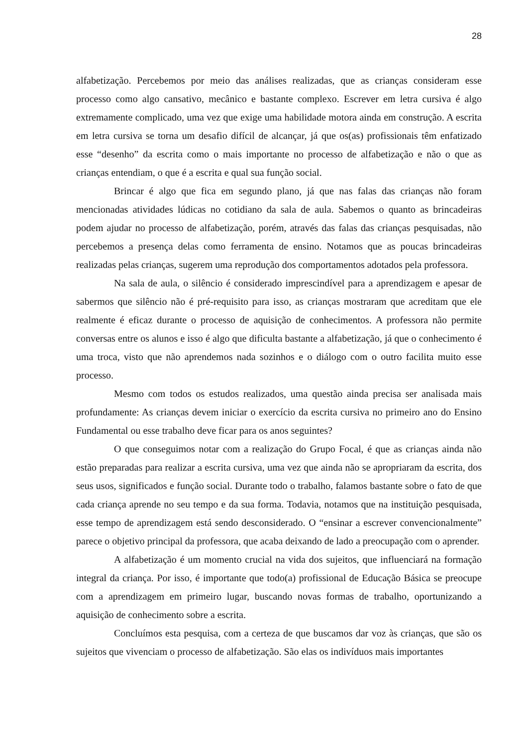28
alfabetização. Percebemos por meio das análises realizadas, que as crianças consideram esse processo como algo cansativo, mecânico e bastante complexo. Escrever em letra cursiva é algo extremamente complicado, uma vez que exige uma habilidade motora ainda em construção. A escrita em letra cursiva se torna um desafio difícil de alcançar, já que os(as) profissionais têm enfatizado esse “desenho” da escrita como o mais importante no processo de alfabetização e não o que as crianças entendiam, o que é a escrita e qual sua função social.
Brincar é algo que fica em segundo plano, já que nas falas das crianças não foram mencionadas atividades lúdicas no cotidiano da sala de aula. Sabemos o quanto as brincadeiras podem ajudar no processo de alfabetização, porém, através das falas das crianças pesquisadas, não percebemos a presença delas como ferramenta de ensino. Notamos que as poucas brincadeiras realizadas pelas crianças, sugerem uma reprodução dos comportamentos adotados pela professora.
Na sala de aula, o silêncio é considerado imprescindível para a aprendizagem e apesar de sabermos que silêncio não é pré-requisito para isso, as crianças mostraram que acreditam que ele realmente é eficaz durante o processo de aquisição de conhecimentos. A professora não permite conversas entre os alunos e isso é algo que dificulta bastante a alfabetização, já que o conhecimento é uma troca, visto que não aprendemos nada sozinhos e o diálogo com o outro facilita muito esse processo.
Mesmo com todos os estudos realizados, uma questão ainda precisa ser analisada mais profundamente: As crianças devem iniciar o exercício da escrita cursiva no primeiro ano do Ensino Fundamental ou esse trabalho deve ficar para os anos seguintes?
O que conseguimos notar com a realização do Grupo Focal, é que as crianças ainda não estão preparadas para realizar a escrita cursiva, uma vez que ainda não se apropriaram da escrita, dos seus usos, significados e função social. Durante todo o trabalho, falamos bastante sobre o fato de que cada criança aprende no seu tempo e da sua forma. Todavia, notamos que na instituição pesquisada, esse tempo de aprendizagem está sendo desconsiderado. O “ensinar a escrever convencionalmente” parece o objetivo principal da professora, que acaba deixando de lado a preocupação com o aprender.
A alfabetização é um momento crucial na vida dos sujeitos, que influenciará na formação integral da criança. Por isso, é importante que todo(a) profissional de Educação Básica se preocupe com a aprendizagem em primeiro lugar, buscando novas formas de trabalho, oportunizando a aquisição de conhecimento sobre a escrita.
Concluímos esta pesquisa, com a certeza de que buscamos dar voz às crianças, que são os sujeitos que vivenciam o processo de alfabetização. São elas os indivíduos mais importantes